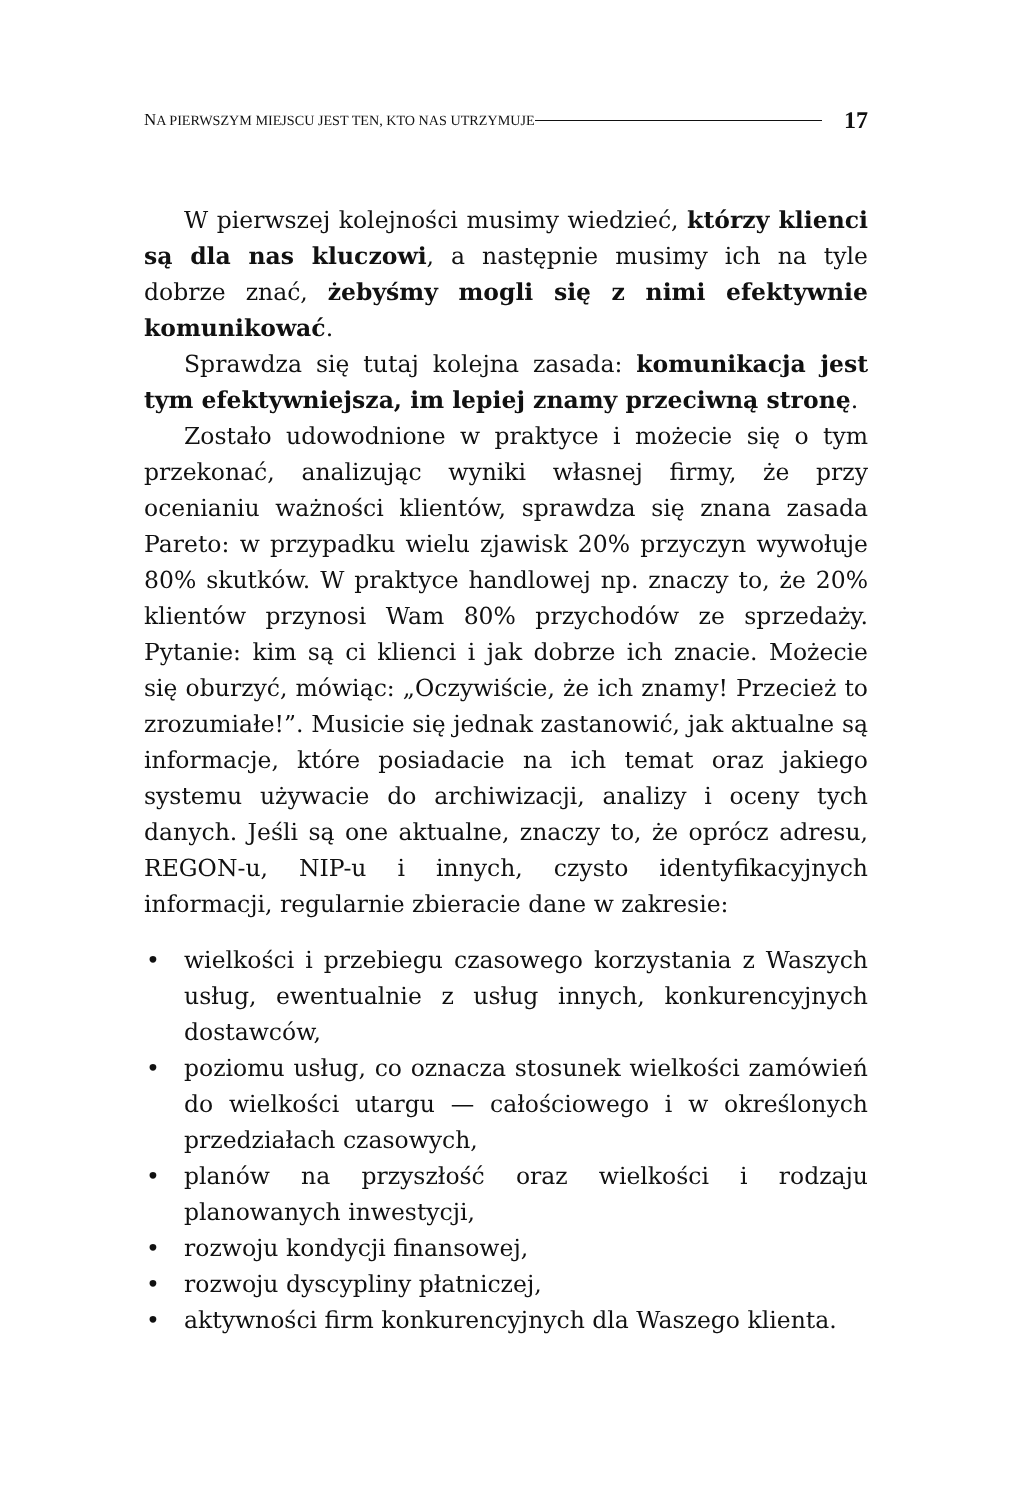NA PIERWSZYM MIEJSCU JEST TEN, KTO NAS UTRZYMUJE 17
W pierwszej kolejności musimy wiedzieć, którzy klienci są dla nas kluczowi, a następnie musimy ich na tyle dobrze znać, żebyśmy mogli się z nimi efektywnie komunikować.
Sprawdza się tutaj kolejna zasada: komunikacja jest tym efektywniejsza, im lepiej znamy przeciwną stronę.
Zostało udowodnione w praktyce i możecie się o tym przekonać, analizując wyniki własnej firmy, że przy ocenianiu ważności klientów, sprawdza się znana zasada Pareto: w przypadku wielu zjawisk 20% przyczyn wywołuje 80% skutków. W praktyce handlowej np. znaczy to, że 20% klientów przynosi Wam 80% przychodów ze sprzedaży. Pytanie: kim są ci klienci i jak dobrze ich znacie. Możecie się oburzyć, mówiąc: „Oczywiście, że ich znamy! Przecież to zrozumiałe!”. Musicie się jednak zastanowić, jak aktualne są informacje, które posiadacie na ich temat oraz jakiego systemu używacie do archiwizacji, analizy i oceny tych danych. Jeśli są one aktualne, znaczy to, że oprócz adresu, REGON-u, NIP-u i innych, czysto identyfikacyjnych informacji, regularnie zbieracie dane w zakresie:
• wielkości i przebiegu czasowego korzystania z Waszych usług, ewentualnie z usług innych, konkurencyjnych dostawców,
• poziomu usług, co oznacza stosunek wielkości zamówień do wielkości utargu — całościowego i w określonych przedziałach czasowych,
• planów na przyszłość oraz wielkości i rodzaju planowanych inwestycji,
• rozwoju kondycji finansowej,
• rozwoju dyscypliny płatniczej,
• aktywności firm konkurencyjnych dla Waszego klienta.